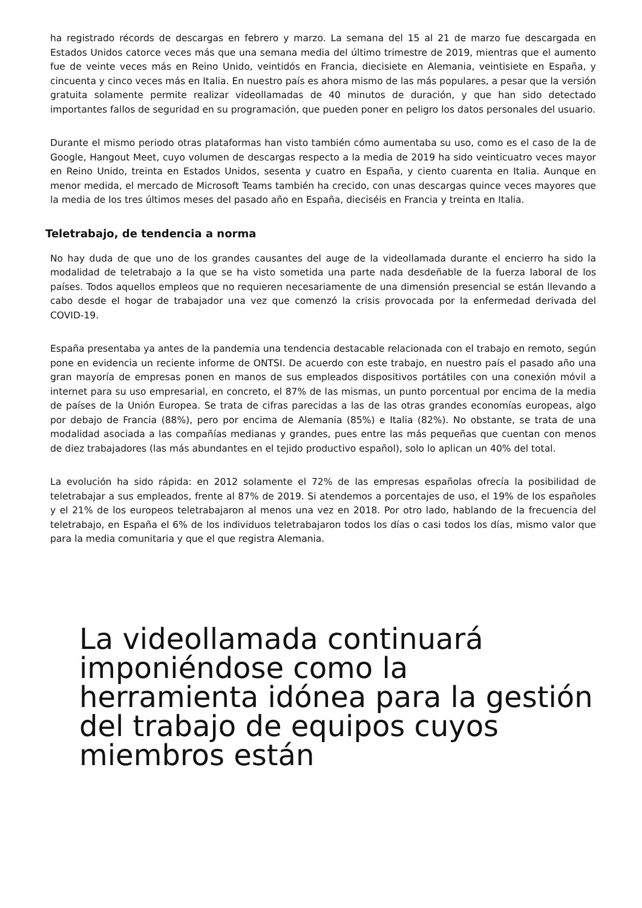ha registrado récords de descargas en febrero y marzo. La semana del 15 al 21 de marzo fue descargada en Estados Unidos catorce veces más que una semana media del último trimestre de 2019, mientras que el aumento fue de veinte veces más en Reino Unido, veintidós en Francia, diecisiete en Alemania, veintisiete en España, y cincuenta y cinco veces más en Italia. En nuestro país es ahora mismo de las más populares, a pesar que la versión gratuita solamente permite realizar videollamadas de 40 minutos de duración, y que han sido detectado importantes fallos de seguridad en su programación, que pueden poner en peligro los datos personales del usuario.
Durante el mismo periodo otras plataformas han visto también cómo aumentaba su uso, como es el caso de la de Google, Hangout Meet, cuyo volumen de descargas respecto a la media de 2019 ha sido veinticuatro veces mayor en Reino Unido, treinta en Estados Unidos, sesenta y cuatro en España, y ciento cuarenta en Italia. Aunque en menor medida, el mercado de Microsoft Teams también ha crecido, con unas descargas quince veces mayores que la media de los tres últimos meses del pasado año en España, dieciséis en Francia y treinta en Italia.
Teletrabajo, de tendencia a norma
No hay duda de que uno de los grandes causantes del auge de la videollamada durante el encierro ha sido la modalidad de teletrabajo a la que se ha visto sometida una parte nada desdeñable de la fuerza laboral de los países. Todos aquellos empleos que no requieren necesariamente de una dimensión presencial se están llevando a cabo desde el hogar de trabajador una vez que comenzó la crisis provocada por la enfermedad derivada del COVID-19.
España presentaba ya antes de la pandemia una tendencia destacable relacionada con el trabajo en remoto, según pone en evidencia un reciente informe de ONTSI. De acuerdo con este trabajo, en nuestro país el pasado año una gran mayoría de empresas ponen en manos de sus empleados dispositivos portátiles con una conexión móvil a internet para su uso empresarial, en concreto, el 87% de las mismas, un punto porcentual por encima de la media de países de la Unión Europea. Se trata de cifras parecidas a las de las otras grandes economías europeas, algo por debajo de Francia (88%), pero por encima de Alemania (85%) e Italia (82%). No obstante, se trata de una modalidad asociada a las compañías medianas y grandes, pues entre las más pequeñas que cuentan con menos de diez trabajadores (las más abundantes en el tejido productivo español), solo lo aplican un 40% del total.
La evolución ha sido rápida: en 2012 solamente el 72% de las empresas españolas ofrecía la posibilidad de teletrabajar a sus empleados, frente al 87% de 2019. Si atendemos a porcentajes de uso, el 19% de los españoles y el 21% de los europeos teletrabajaron al menos una vez en 2018. Por otro lado, hablando de la frecuencia del teletrabajo, en España el 6% de los individuos teletrabajaron todos los días o casi todos los días, mismo valor que para la media comunitaria y que el que registra Alemania.
La videollamada continuará imponiéndose como la herramienta idónea para la gestión del trabajo de equipos cuyos miembros están